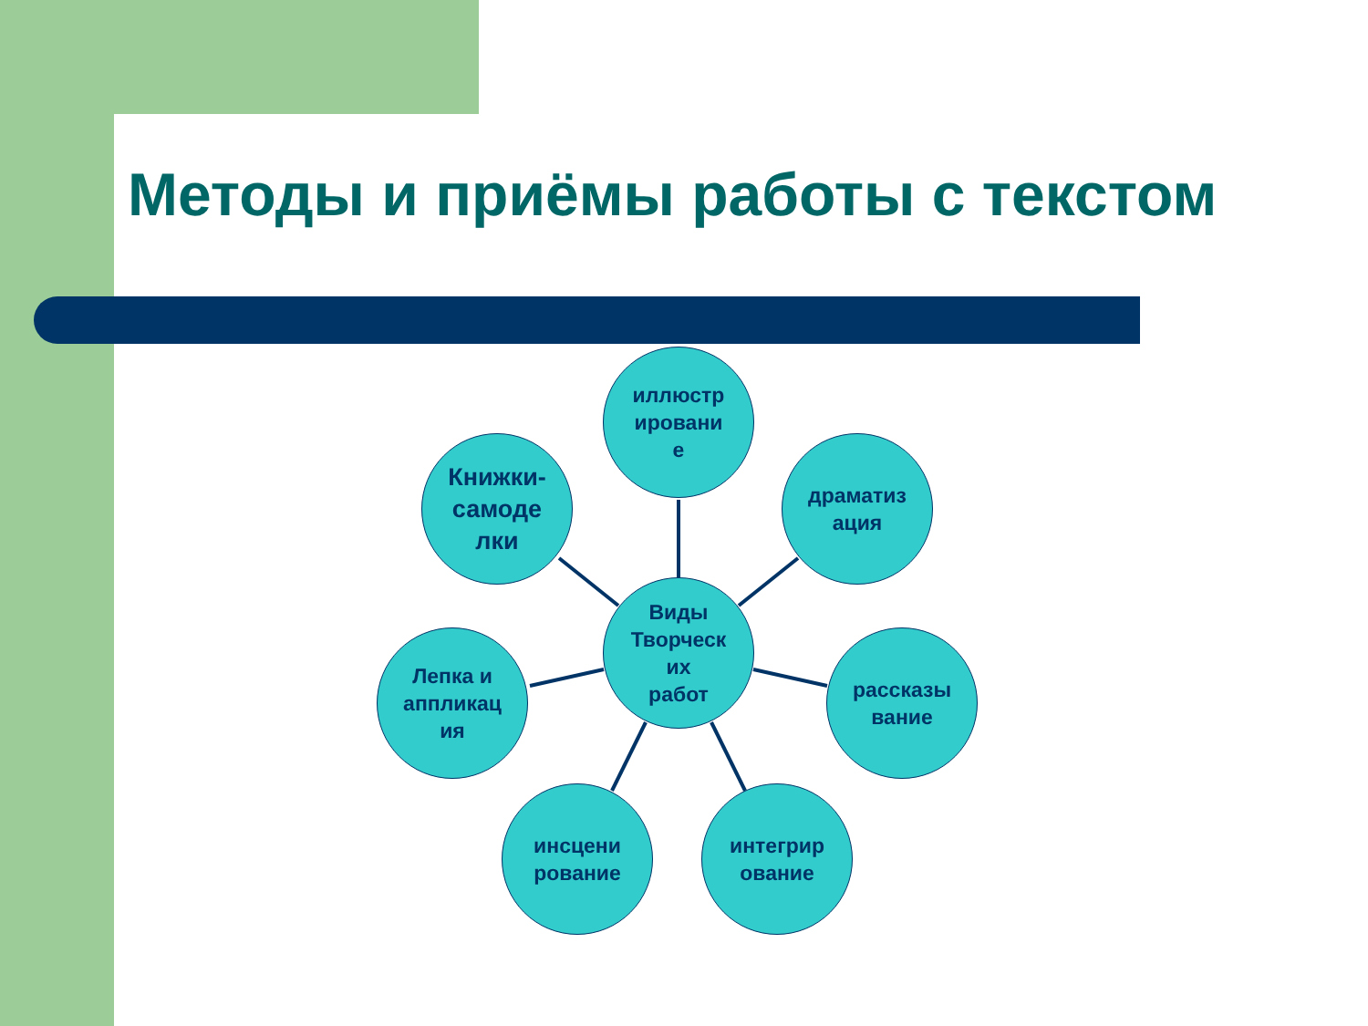Методы и приёмы работы с текстом
иллюстр
ировани
е
Книжки-
самоде
лки
драматиз
ация
Виды
Творческ
их
работ
Лепка и
аппликац
ия
рассказы
вание
инсцени
рование
интегрир
ование